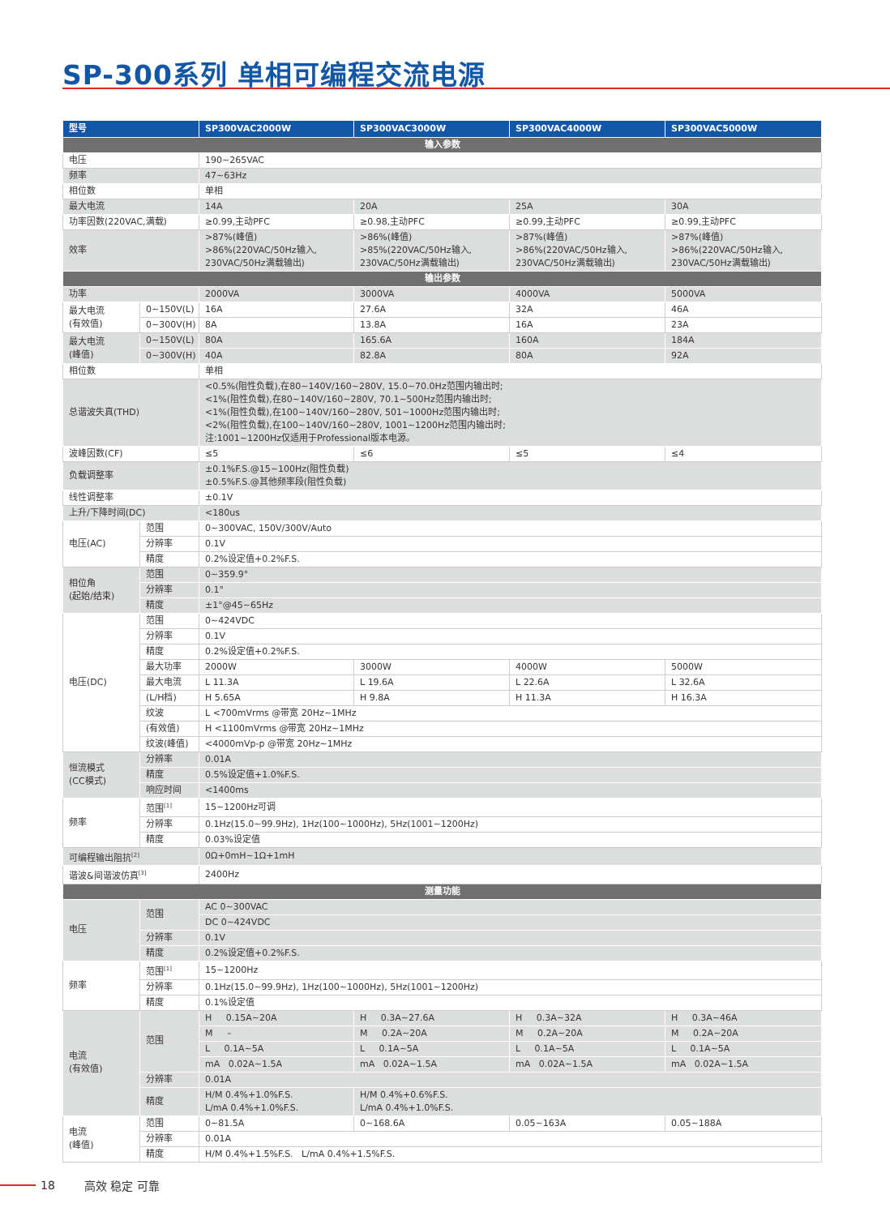SP-300系列 单相可编程交流电源
| 型号 | | SP300VAC2000W | SP300VAC3000W | SP300VAC4000W | SP300VAC5000W |
| --- | --- | --- | --- | --- | --- |
| 输入参数 | | | | | |
| 电压 | | 190~265VAC | | | |
| 频率 | | 47~63Hz | | | |
| 相位数 | | 单相 | | | |
| 最大电流 | | 14A | 20A | 25A | 30A |
| 功率因数(220VAC,满载) | | ≥0.99,主动PFC | ≥0.98,主动PFC | ≥0.99,主动PFC | ≥0.99,主动PFC |
| 效率 | | >87%(峰值) >86%(220VAC/50Hz输入, 230VAC/50Hz满载输出) | >86%(峰值) >85%(220VAC/50Hz输入, 230VAC/50Hz满载输出) | >87%(峰值) >86%(220VAC/50Hz输入, 230VAC/50Hz满载输出) | >87%(峰值) >86%(220VAC/50Hz输入, 230VAC/50Hz满载输出) |
| 输出参数 | | | | | |
| 功率 | | 2000VA | 3000VA | 4000VA | 5000VA |
| 最大电流 (有效值) | 0~150V(L) | 16A | 27.6A | 32A | 46A |
| | 0~300V(H) | 8A | 13.8A | 16A | 23A |
| 最大电流 (峰值) | 0~150V(L) | 80A | 165.6A | 160A | 184A |
| | 0~300V(H) | 40A | 82.8A | 80A | 92A |
| 相位数 | | 单相 | | | |
| 总谐波失真(THD) | | <0.5%(阻性负载),在80~140V/160~280V, 15.0~70.0Hz范围内输出时; <1%(阻性负载),在80~140V/160~280V, 70.1~500Hz范围内输出时; <1%(阻性负载),在100~140V/160~280V, 501~1000Hz范围内输出时; <2%(阻性负载),在100~140V/160~280V, 1001~1200Hz范围内输出时; 注:1001~1200Hz仅适用于Professional版本电源。 | | | |
| 波峰因数(CF) | | ≤5 | ≤6 | ≤5 | ≤4 |
| 负载调整率 | | ±0.1%F.S.@15~100Hz(阻性负载) ±0.5%F.S.@其他频率段(阻性负载) | | | |
| 线性调整率 | | ±0.1V | | | |
| 上升/下降时间(DC) | | <180us | | | |
| 电压(AC) | 范围 | 0~300VAC, 150V/300V/Auto | | | |
| | 分辨率 | 0.1V | | | |
| | 精度 | 0.2%设定值+0.2%F.S. | | | |
| 相位角 (起始/结束) | 范围 | 0~359.9° | | | |
| | 分辨率 | 0.1° | | | |
| | 精度 | ±1°@45~65Hz | | | |
| 电压(DC) | 范围 | 0~424VDC | | | |
| | 分辨率 | 0.1V | | | |
| | 精度 | 0.2%设定值+0.2%F.S. | | | |
| | 最大功率 | 2000W | 3000W | 4000W | 5000W |
| | 最大电流 | L 11.3A | L 19.6A | L 22.6A | L 32.6A |
| | (L/H档) | H 5.65A | H 9.8A | H 11.3A | H 16.3A |
| | 纹波 | L <700mVrms @带宽 20Hz~1MHz | | | |
| | (有效值) | H <1100mVrms @带宽 20Hz~1MHz | | | |
| | 纹波(峰值) | <4000mVp-p @带宽 20Hz~1MHz | | | |
| 恒流模式 (CC模式) | 分辨率 | 0.01A | | | |
| | 精度 | 0.5%设定值+1.0%F.S. | | | |
| | 响应时间 | <1400ms | | | |
| 频率 | 范围<sup>[1]</sup> | 15~1200Hz可调 | | | |
| | 分辨率 | 0.1Hz(15.0~99.9Hz), 1Hz(100~1000Hz), 5Hz(1001~1200Hz) | | | |
| | 精度 | 0.03%设定值 | | | |
| 可编程输出阻抗<sup>[2]</sup> | | 0Ω+0mH~1Ω+1mH | | | |
| 谐波&间谐波仿真<sup>[3]</sup> | | 2400Hz | | | |
| 测量功能 | | | | | |
| 电压 | 范围 | AC 0~300VAC | | | |
| | | DC 0~424VDC | | | |
| | 分辨率 | 0.1V | | | |
| | 精度 | 0.2%设定值+0.2%F.S. | | | |
| 频率 | 范围<sup>[1]</sup> | 15~1200Hz | | | |
| | 分辨率 | 0.1Hz(15.0~99.9Hz), 1Hz(100~1000Hz), 5Hz(1001~1200Hz) | | | |
| | 精度 | 0.1%设定值 | | | |
| 电流 (有效值) | 范围 | H 0.15A~20A | H 0.3A~27.6A | H 0.3A~32A | H 0.3A~46A |
| | | M – | M 0.2A~20A | M 0.2A~20A | M 0.2A~20A |
| | | L 0.1A~5A | L 0.1A~5A | L 0.1A~5A | L 0.1A~5A |
| | | mA 0.02A~1.5A | mA 0.02A~1.5A | mA 0.02A~1.5A | mA 0.02A~1.5A |
| | 分辨率 | 0.01A | | | |
| | 精度 | H/M 0.4%+1.0%F.S. L/mA 0.4%+1.0%F.S. | H/M 0.4%+0.6%F.S. L/mA 0.4%+1.0%F.S. | | |
| 电流 (峰值) | 范围 | 0~81.5A | 0~168.6A | 0.05~163A | 0.05~188A |
| | 分辨率 | 0.01A | | | |
| | 精度 | H/M 0.4%+1.5%F.S. L/mA 0.4%+1.5%F.S. | | | |
18 高效 稳定 可靠